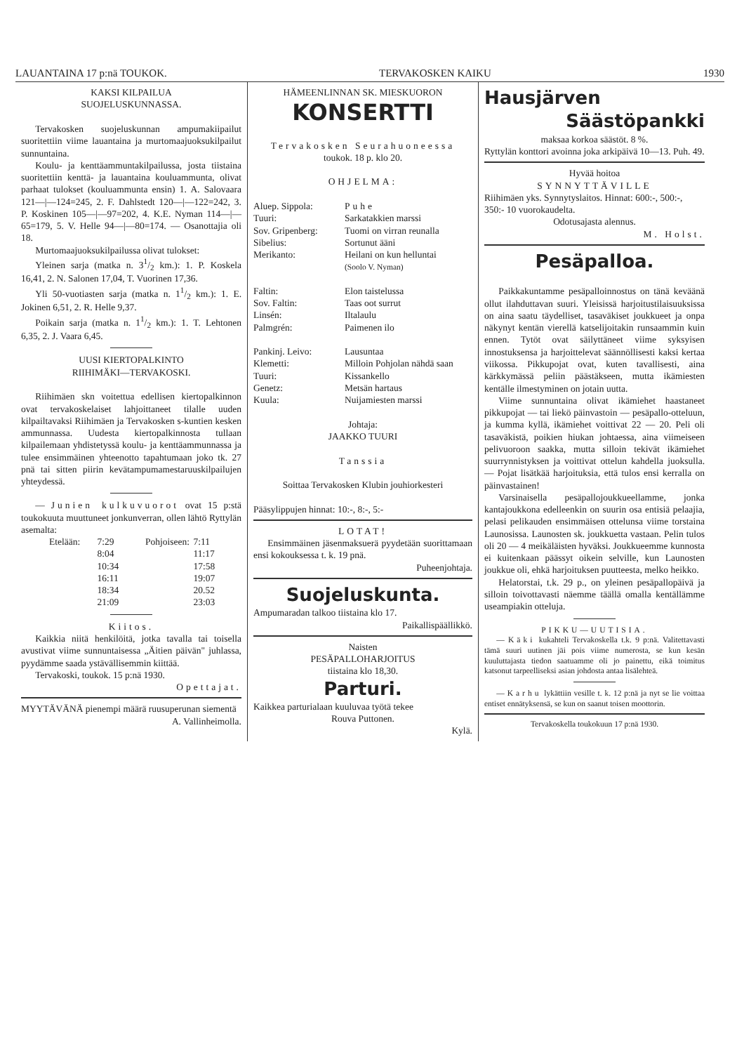LAUANTAINA 17 p:nä TOUKOK. TERVAKOSKEN KAIKU 1930
KAKSI KILPAILUA
SUOJELUSKUNNASSA.
Tervakosken suojeluskunnan ampumakiipailut suoritettiin viime lauantaina ja murtomaajuoksukilpailut sunnuntaina.
Koulu- ja kenttäammuntakilpailussa, josta tiistaina suoritettiin kenttä- ja lauantaina kouluammunta, olivat parhaat tulokset (kouluammunta ensin) 1. A. Salovaara 121—|—124=245, 2. F. Dahlstedt 120—|—122=242, 3. P. Koskinen 105—|—97=202, 4. K.E. Nyman 114—|—65=179, 5. V. Helle 94—|—80=174. — Osanottajia oli 18.
Murtomaajuoksukilpailussa olivat tulokset:
Yleinen sarja (matka n. 31/2 km.): 1. P. Koskela 16,41, 2. N. Salonen 17,04, T. Vuorinen 17,36.
Yli 50-vuotiasten sarja (matka n. 11/2 km.): 1. E. Jokinen 6,51, 2. R. Helle 9,37.
Poikain sarja (matka n. 11/2 km.): 1. T. Lehtonen 6,35, 2. J. Vaara 6,45.
UUSI KIERTOPALKINTO
RIIHIMÄKI—TERVAKOSKI.
Riihimäen skn voitettua edellisen kiertopalkinnon ovat tervakoskelaiset lahjoittaneet tilalle uuden kilpailtavaksi Riihimäen ja Tervakosken s-kuntien kesken ammunnassa. Uudesta kiertopalkinnosta tullaan kilpailemaan yhdistetyssä koulu- ja kenttäammunnassa ja tulee ensimmäinen yhteenotto tapahtumaan joko tk. 27 pnä tai sitten piirin kevätampumamestaruuskilpailujen yhteydessä.
— Junien kulkuvuorot ovat 15 p:stä toukokuuta muuttuneet jonkunverran, ollen lähtö Ryttylän asemalta:
Etelään: 7:29 Pohjoiseen: 7:11 8:04 11:17 10:34 17:58 16:11 19:07 18:34 20.52 21:09 23:03
Kiitos.
Kaikkia niitä henkilöitä, jotka tavalla tai toisella avustivat viime sunnuntaisessa „Äitien päivän" juhlassa, pyydämme saada ystävällisemmin kiittää.
Tervakoski, toukok. 15 p:nä 1930.
Opettajat.
MYYTÄVÄNÄ pienempi määrä ruusuperunan siementä
A. Vallinheimolla.
HÄMEENLINNAN SK. MIESKUORON
KONSERTTI
Tervakosken Seurahuoneessa
toukok. 18 p. klo 20.
OHJELMA:
Aluep. Sippola: Puhe Tuuri: Sarkatakkien marssi Sov. Gripenberg: Tuomi on virran reunalla Sibelius: Sortunut ääni Merikanto: Heilani on kun helluntai
(Soolo V. Nyman)
Faltin: Elon taistelussa Sov. Faltin: Taas oot surrut Linsén: Iltalaulu Palmgrén: Paimenen ilo
Pankinj. Leivo: Lausuntaa Klemetti: Milloin Pohjolan nähdä saan Tuuri: Kissankello Genetz: Metsän hartaus Kuula: Nuijamiesten marssi
Johtaja:
JAAKKO TUURI
Tanssia
Soittaa Tervakosken Klubin jouhiorkesteri
Pääsylippujen hinnat: 10:-, 8:-, 5:-
LOTAT!
Ensimmäinen jäsenmaksuerä pyydetään suorittamaan ensi kokouksessa t. k. 19 pnä.
Puheenjohtaja.
Suojeluskunta.
Ampumaradan talkoo tiistaina klo 17.
Paikallispäällikkö.
Naisten
PESÄPALLOHARJOITUS
tiistaina klo 18,30.
Parturi.
Kaikkea parturialaan kuuluvaa työtä tekee
Rouva Puttonen.
Kylä.
Hausjärven
Säästöpankki
maksaa korkoa säästöt. 8 %.
Ryttylän konttori avoinna joka arkipäivä 10—13. Puh. 49.
Hyvää hoitoa
SYNNYTTÄVILLE
Riihimäen yks. Synnytyslaitos. Hinnat: 600:-, 500:-, 350:- 10 vuorokaudelta.
Odotusajasta alennus.
M. Holst.
Pesäpalloa.
Paikkakuntamme pesäpalloinnostus on tänä keväänä ollut ilahduttavan suuri. Yleisissä harjoitustilaisuuksissa on aina saatu täydelliset, tasaväkiset joukkueet ja onpa näkynyt kentän vierellä katselijoitakin runsaammin kuin ennen. Tytöt ovat säilyttäneet viime syksyisen innostuksensa ja harjoittelevat säännöllisesti kaksi kertaa viikossa. Pikkupojat ovat, kuten tavallisesti, aina kärkkymässä peliin päästäkseen, mutta ikämiesten kentälle ilmestyminen on jotain uutta.
Viime sunnuntaina olivat ikämiehet haastaneet pikkupojat — tai liekö päinvastoin — pesäpallo-otteluun, ja kumma kyllä, ikämiehet voittivat 22 — 20. Peli oli tasaväkistä, poikien hiukan johtaessa, aina viimeiseen pelivuoroon saakka, mutta silloin tekivät ikämiehet suurrynnistyksen ja voittivat ottelun kahdella juoksulla. — Pojat lisätkää harjoituksia, että tulos ensi kerralla on päinvastainen!
Varsinaisella pesäpallojoukkueellamme, jonka kantajoukkona edelleenkin on suurin osa entisiä pelaajia, pelasi pelikauden ensimmäisen ottelunsa viime torstaina Launosissa. Launosten sk. joukkuetta vastaan. Pelin tulos oli 20 — 4 meikäläisten hyväksi. Joukkueemme kunnosta ei kuitenkaan päässyt oikein selville, kun Launosten joukkue oli, ehkä harjoituksen puutteesta, melko heikko.
Helatorstai, t.k. 29 p., on yleinen pesäpallopäivä ja silloin toivottavasti näemme täällä omalla kentällämme useampiakin otteluja.
PIKKU—UUTISIA.
— Käki kukahteli Tervakoskella t.k. 9 p:nä. Valitettavasti tämä suuri uutinen jäi pois viime numerosta, se kun kesän kuuluttajasta tiedon saatuamme oli jo painettu, eikä toimitus katsonut tarpeelliseksi asian johdosta antaa lisälehteä.
— Karhu lykättiin vesille t. k. 12 p:nä ja nyt se lie voittaa entiset ennätyksensä, se kun on saanut toisen moottorin.
Tervakoskella toukokuun 17 p:nä 1930.